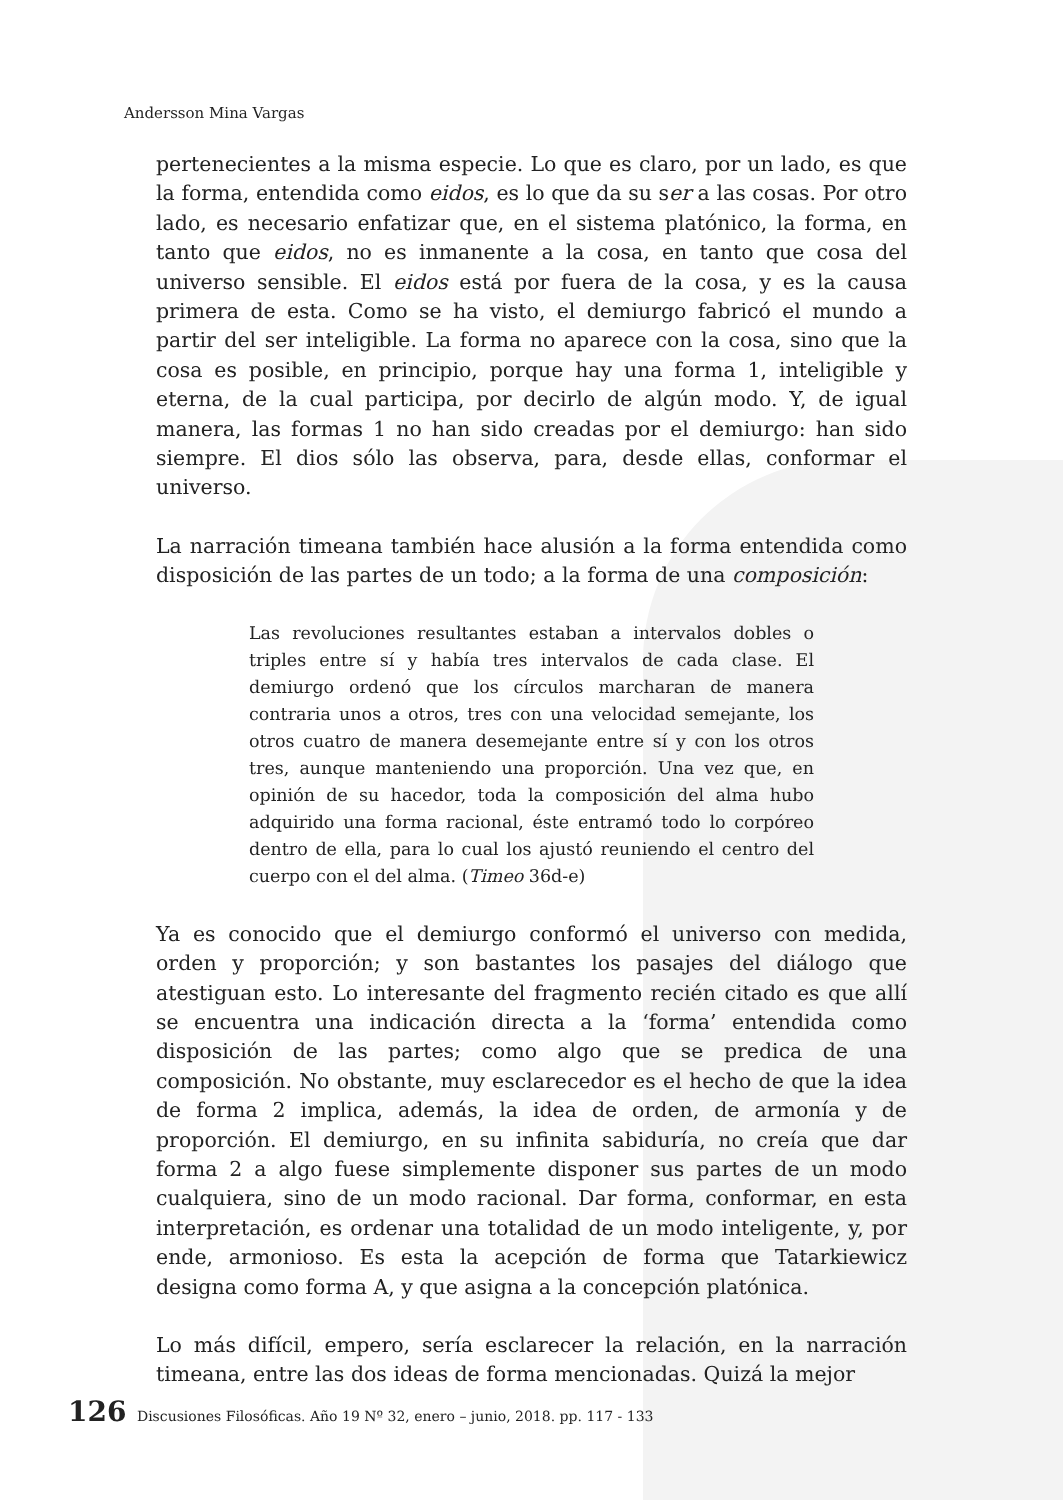Andersson Mina Vargas
pertenecientes a la misma especie. Lo que es claro, por un lado, es que la forma, entendida como eidos, es lo que da su ser a las cosas. Por otro lado, es necesario enfatizar que, en el sistema platónico, la forma, en tanto que eidos, no es inmanente a la cosa, en tanto que cosa del universo sensible. El eidos está por fuera de la cosa, y es la causa primera de esta. Como se ha visto, el demiurgo fabricó el mundo a partir del ser inteligible. La forma no aparece con la cosa, sino que la cosa es posible, en principio, porque hay una forma 1, inteligible y eterna, de la cual participa, por decirlo de algún modo. Y, de igual manera, las formas 1 no han sido creadas por el demiurgo: han sido siempre. El dios sólo las observa, para, desde ellas, conformar el universo.
La narración timeana también hace alusión a la forma entendida como disposición de las partes de un todo; a la forma de una composición:
Las revoluciones resultantes estaban a intervalos dobles o triples entre sí y había tres intervalos de cada clase. El demiurgo ordenó que los círculos marcharan de manera contraria unos a otros, tres con una velocidad semejante, los otros cuatro de manera desemejante entre sí y con los otros tres, aunque manteniendo una proporción. Una vez que, en opinión de su hacedor, toda la composición del alma hubo adquirido una forma racional, éste entramó todo lo corpóreo dentro de ella, para lo cual los ajustó reuniendo el centro del cuerpo con el del alma. (Timeo 36d-e)
Ya es conocido que el demiurgo conformó el universo con medida, orden y proporción; y son bastantes los pasajes del diálogo que atestiguan esto. Lo interesante del fragmento recién citado es que allí se encuentra una indicación directa a la ‘forma’ entendida como disposición de las partes; como algo que se predica de una composición. No obstante, muy esclarecedor es el hecho de que la idea de forma 2 implica, además, la idea de orden, de armonía y de proporción. El demiurgo, en su infinita sabiduría, no creía que dar forma 2 a algo fuese simplemente disponer sus partes de un modo cualquiera, sino de un modo racional. Dar forma, conformar, en esta interpretación, es ordenar una totalidad de un modo inteligente, y, por ende, armonioso. Es esta la acepción de forma que Tatarkiewicz designa como forma A, y que asigna a la concepción platónica.
Lo más difícil, empero, sería esclarecer la relación, en la narración timeana, entre las dos ideas de forma mencionadas. Quizá la mejor
126 Discusiones Filosóficas. Año 19 Nº 32, enero – junio, 2018. pp. 117 - 133